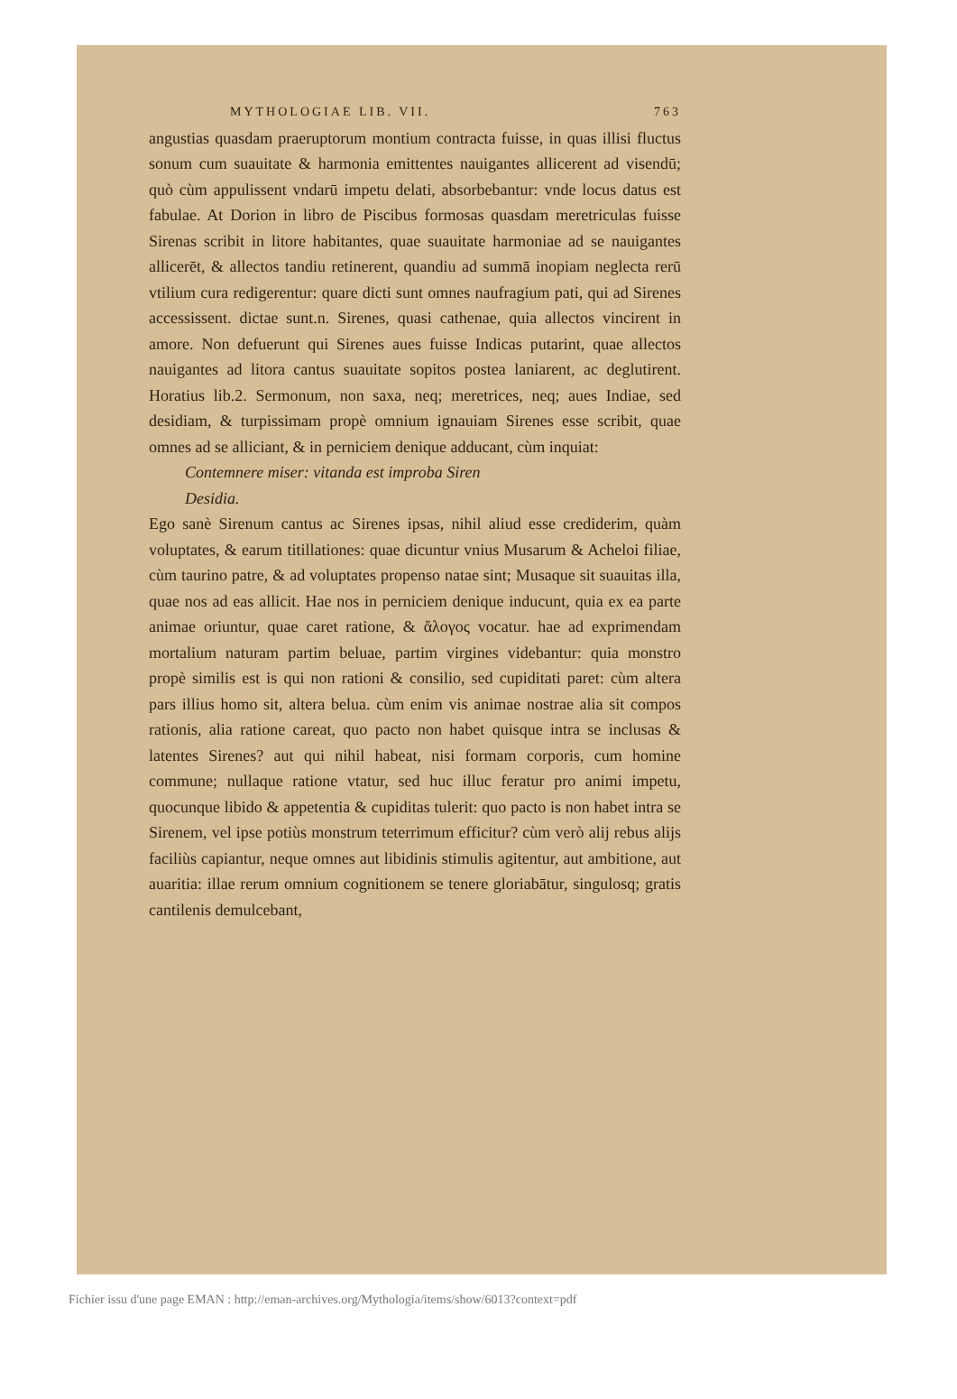MYTHOLOGIAE LIB. VII. 763
angustias quasdam praeruptorum montium contracta fuisse, in quas illisi fluctus sonum cum suauitate & harmonia emittentes nauigantes allicerent ad visendū; quò cùm appulissent vndarū impetu delati, absorbebantur: vnde locus datus est fabulae. At Dorion in libro de Piscibus formosas quasdam meretriculas fuisse Sirenas scribit in litore habitantes, quae suauitate harmoniae ad se nauigantes allicerēt, & allectos tandiu retinerent, quandiu ad summā inopiam neglecta rerū vtilium cura redigerentur: quare dicti sunt omnes naufragium pati, qui ad Sirenes accessissent. dictae sunt.n. Sirenes, quasi cathenae, quia allectos vincirent in amore. Non defuerunt qui Sirenes aues fuisse Indicas putarint, quae allectos nauigantes ad litora cantus suauitate sopitos postea laniarent, ac deglutirent. Horatius lib.2. Sermonum, non saxa, neq; meretrices, neq; aues Indiae, sed desidiam, & turpissimam propè omnium ignauiam Sirenes esse scribit, quae omnes ad se alliciant, & in perniciem denique adducant, cùm inquiat:
Contemnere miser: vitanda est improba Siren
Desidia.
Ego sanè Sirenum cantus ac Sirenes ipsas, nihil aliud esse crediderim, quàm voluptates, & earum titillationes: quae dicuntur vnius Musarum & Acheloi filiae, cùm taurino patre, & ad voluptates propenso natae sint; Musaque sit suauitas illa, quae nos ad eas allicit. Hae nos in perniciem denique inducunt, quia ex ea parte animae oriuntur, quae caret ratione, & ἄλογος vocatur. hae ad exprimendam mortalium naturam partim beluae, partim virgines videbantur: quia monstro propè similis est is qui non rationi & consilio, sed cupiditati paret: cùm altera pars illius homo sit, altera belua. cùm enim vis animae nostrae alia sit compos rationis, alia ratione careat, quo pacto non habet quisque intra se inclusas & latentes Sirenes? aut qui nihil habeat, nisi formam corporis, cum homine commune; nullaque ratione vtatur, sed huc illuc feratur pro animi impetu, quocunque libido & appetentia & cupiditas tulerit: quo pacto is non habet intra se Sirenem, vel ipse potiùs monstrum teterrimum efficitur? cùm verò alij rebus alijs faciliùs capiantur, neque omnes aut libidinis stimulis agitentur, aut ambitione, aut auaritia: illae rerum omnium cognitionem se tenere gloriabātur, singulosq; gratis cantilenis demulcebant,
Fichier issu d'une page EMAN : http://eman-archives.org/Mythologia/items/show/6013?context=pdf